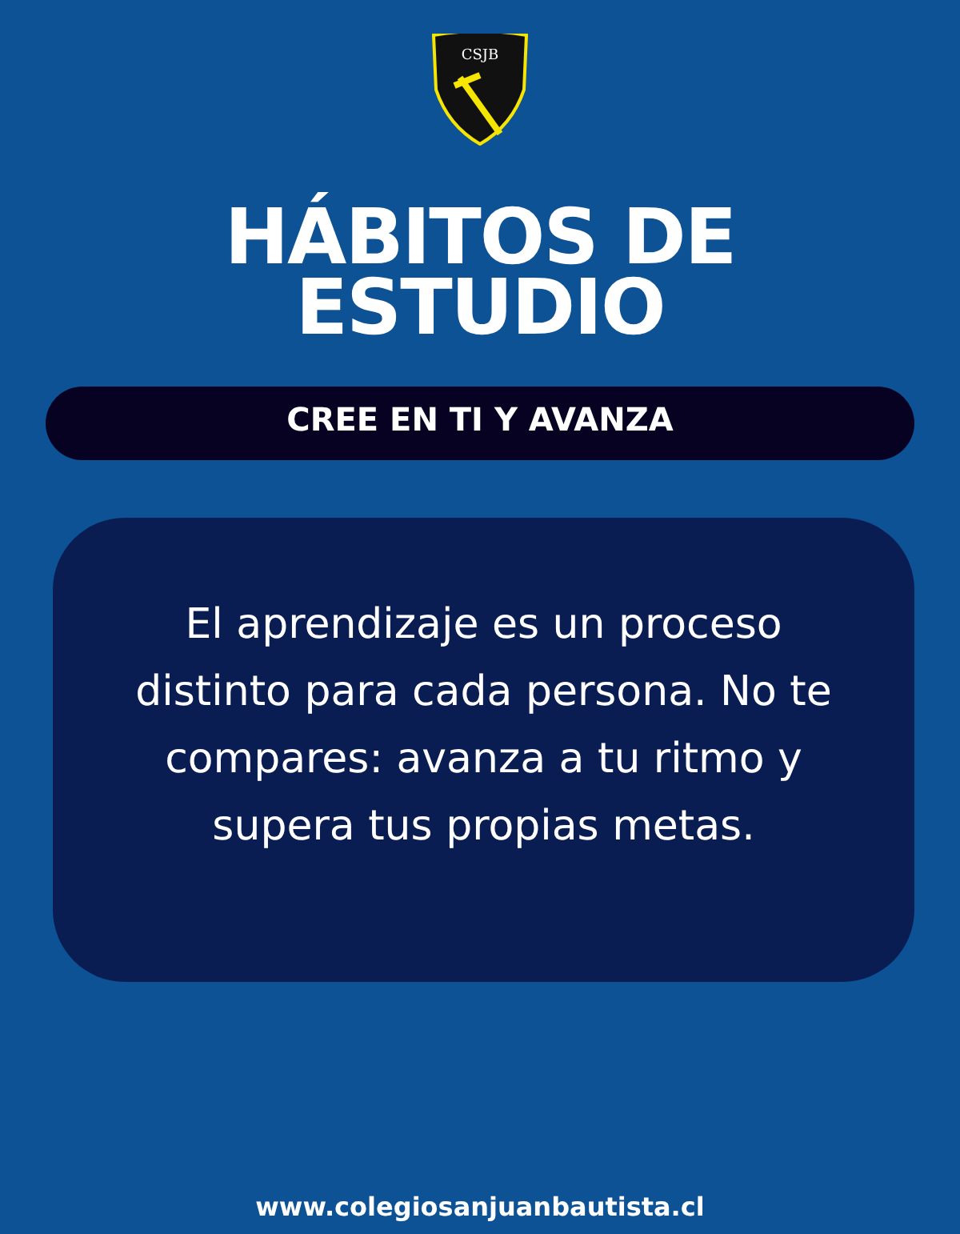CSJB
HÁBITOS DE
ESTUDIO
CREE EN TI Y AVANZA
El aprendizaje es un proceso distinto para cada persona. No te compares: avanza a tu ritmo y supera tus propias metas.
www.colegiosanjuanbautista.cl